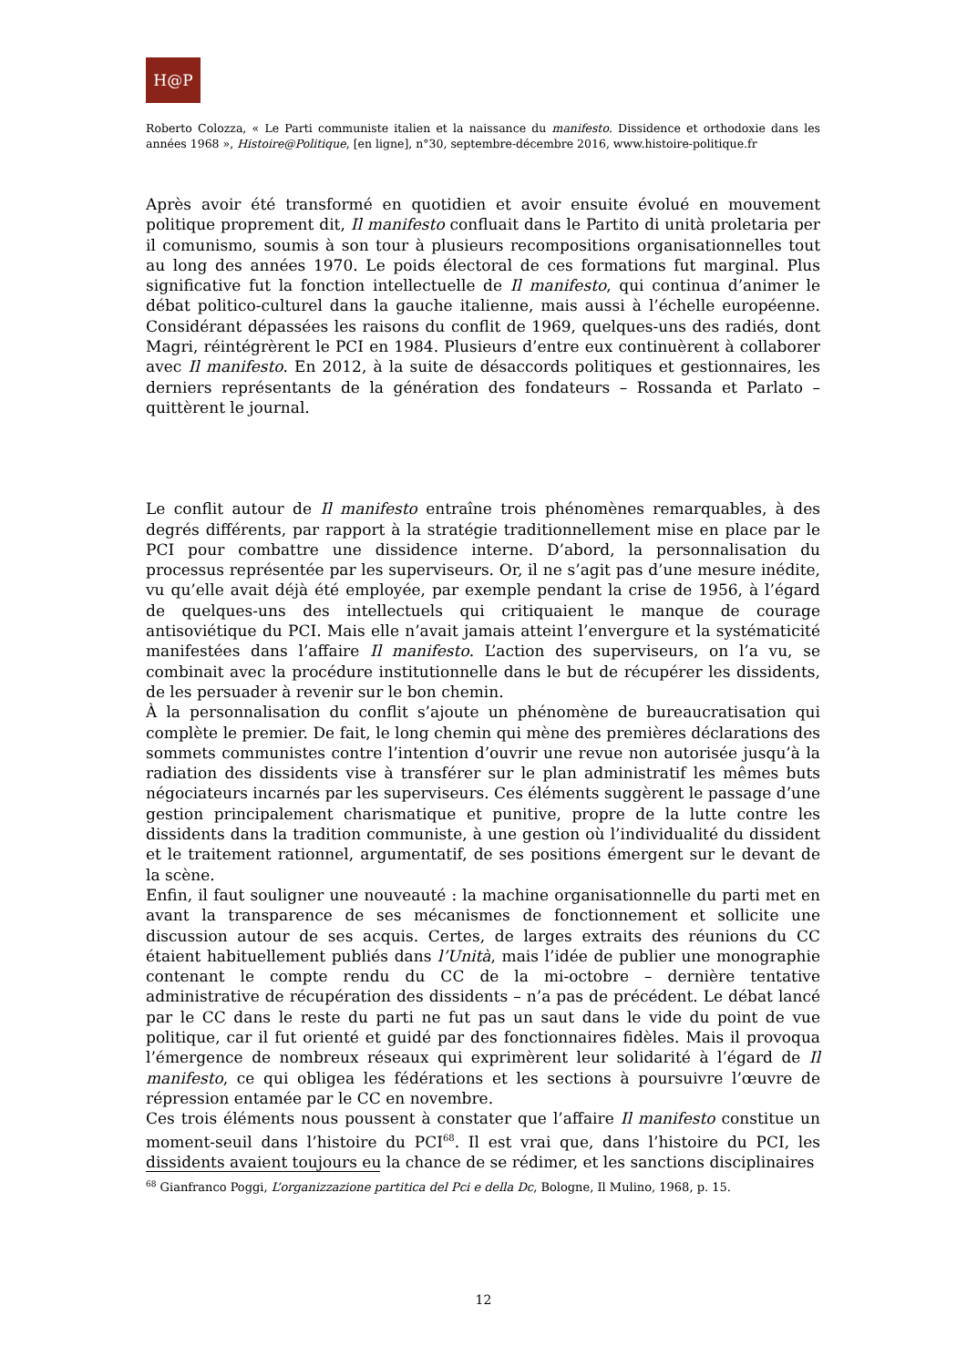H@P
Roberto Colozza, « Le Parti communiste italien et la naissance du manifesto. Dissidence et orthodoxie dans les années 1968 », Histoire@Politique, [en ligne], n°30, septembre-décembre 2016, www.histoire-politique.fr
Après avoir été transformé en quotidien et avoir ensuite évolué en mouvement politique proprement dit, Il manifesto confluait dans le Partito di unità proletaria per il comunismo, soumis à son tour à plusieurs recompositions organisationnelles tout au long des années 1970. Le poids électoral de ces formations fut marginal. Plus significative fut la fonction intellectuelle de Il manifesto, qui continua d’animer le débat politico-culturel dans la gauche italienne, mais aussi à l’échelle européenne. Considérant dépassées les raisons du conflit de 1969, quelques-uns des radiés, dont Magri, réintégrèrent le PCI en 1984. Plusieurs d’entre eux continuèrent à collaborer avec Il manifesto. En 2012, à la suite de désaccords politiques et gestionnaires, les derniers représentants de la génération des fondateurs – Rossanda et Parlato – quittèrent le journal.
Le conflit autour de Il manifesto entraîne trois phénomènes remarquables, à des degrés différents, par rapport à la stratégie traditionnellement mise en place par le PCI pour combattre une dissidence interne. D’abord, la personnalisation du processus représentée par les superviseurs. Or, il ne s’agit pas d’une mesure inédite, vu qu’elle avait déjà été employée, par exemple pendant la crise de 1956, à l’égard de quelques-uns des intellectuels qui critiquaient le manque de courage antisoviétique du PCI. Mais elle n’avait jamais atteint l’envergure et la systématicité manifestées dans l’affaire Il manifesto. L’action des superviseurs, on l’a vu, se combinait avec la procédure institutionnelle dans le but de récupérer les dissidents, de les persuader à revenir sur le bon chemin.
À la personnalisation du conflit s’ajoute un phénomène de bureaucratisation qui complète le premier. De fait, le long chemin qui mène des premières déclarations des sommets communistes contre l’intention d’ouvrir une revue non autorisée jusqu’à la radiation des dissidents vise à transférer sur le plan administratif les mêmes buts négociateurs incarnés par les superviseurs. Ces éléments suggèrent le passage d’une gestion principalement charismatique et punitive, propre de la lutte contre les dissidents dans la tradition communiste, à une gestion où l’individualité du dissident et le traitement rationnel, argumentatif, de ses positions émergent sur le devant de la scène.
Enfin, il faut souligner une nouveauté : la machine organisationnelle du parti met en avant la transparence de ses mécanismes de fonctionnement et sollicite une discussion autour de ses acquis. Certes, de larges extraits des réunions du CC étaient habituellement publiés dans l’Unità, mais l’idée de publier une monographie contenant le compte rendu du CC de la mi-octobre – dernière tentative administrative de récupération des dissidents – n’a pas de précédent. Le débat lancé par le CC dans le reste du parti ne fut pas un saut dans le vide du point de vue politique, car il fut orienté et guidé par des fonctionnaires fidèles. Mais il provoqua l’émergence de nombreux réseaux qui exprimèrent leur solidarité à l’égard de Il manifesto, ce qui obligea les fédérations et les sections à poursuivre l’œuvre de répression entamée par le CC en novembre.
Ces trois éléments nous poussent à constater que l’affaire Il manifesto constitue un moment-seuil dans l’histoire du PCI<sup>68</sup>. Il est vrai que, dans l’histoire du PCI, les dissidents avaient toujours eu la chance de se rédimer, et les sanctions disciplinaires
<sup>68</sup> Gianfranco Poggi, L’organizzazione partitica del Pci e della Dc, Bologne, Il Mulino, 1968, p. 15.
12